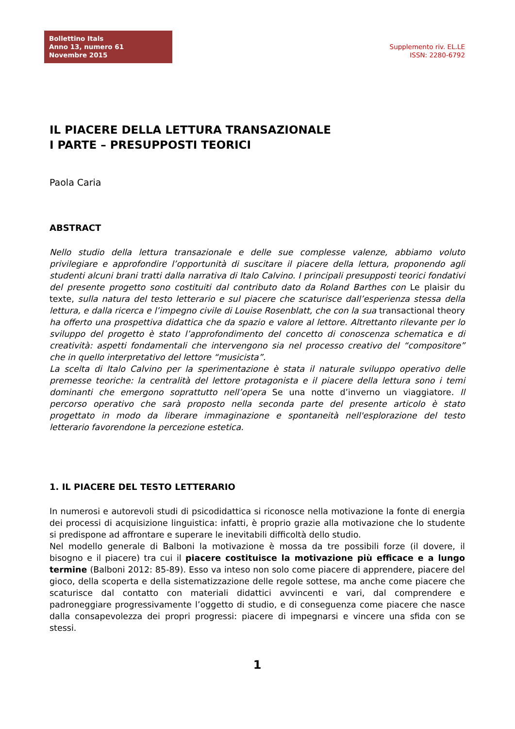Bollettino Itals
Anno 13, numero 61
Novembre 2015
Supplemento riv. EL.LE
ISSN: 2280-6792
IL PIACERE DELLA LETTURA TRANSAZIONALE
I PARTE – PRESUPPOSTI TEORICI
Paola Caria
ABSTRACT
Nello studio della lettura transazionale e delle sue complesse valenze, abbiamo voluto privilegiare e approfondire l’opportunità di suscitare il piacere della lettura, proponendo agli studenti alcuni brani tratti dalla narrativa di Italo Calvino. I principali presupposti teorici fondativi del presente progetto sono costituiti dal contributo dato da Roland Barthes con Le plaisir du texte, sulla natura del testo letterario e sul piacere che scaturisce dall’esperienza stessa della lettura, e dalla ricerca e l’impegno civile di Louise Rosenblatt, che con la sua transactional theory ha offerto una prospettiva didattica che da spazio e valore al lettore. Altrettanto rilevante per lo sviluppo del progetto è stato l’approfondimento del concetto di conoscenza schematica e di creatività: aspetti fondamentali che intervengono sia nel processo creativo del “compositore” che in quello interpretativo del lettore “musicista”.
La scelta di Italo Calvino per la sperimentazione è stata il naturale sviluppo operativo delle premesse teoriche: la centralità del lettore protagonista e il piacere della lettura sono i temi dominanti che emergono soprattutto nell’opera Se una notte d’inverno un viaggiatore. Il percorso operativo che sarà proposto nella seconda parte del presente articolo è stato progettato in modo da liberare immaginazione e spontaneità nell'esplorazione del testo letterario favorendone la percezione estetica.
1. IL PIACERE DEL TESTO LETTERARIO
In numerosi e autorevoli studi di psicodidattica si riconosce nella motivazione la fonte di energia dei processi di acquisizione linguistica: infatti, è proprio grazie alla motivazione che lo studente si predispone ad affrontare e superare le inevitabili difficoltà dello studio.
Nel modello generale di Balboni la motivazione è mossa da tre possibili forze (il dovere, il bisogno e il piacere) tra cui il piacere costituisce la motivazione più efficace e a lungo termine (Balboni 2012: 85-89). Esso va inteso non solo come piacere di apprendere, piacere del gioco, della scoperta e della sistematizzazione delle regole sottese, ma anche come piacere che scaturisce dal contatto con materiali didattici avvincenti e vari, dal comprendere e padroneggiare progressivamente l’oggetto di studio, e di conseguenza come piacere che nasce dalla consapevolezza dei propri progressi: piacere di impegnarsi e vincere una sfida con se stessi.
1